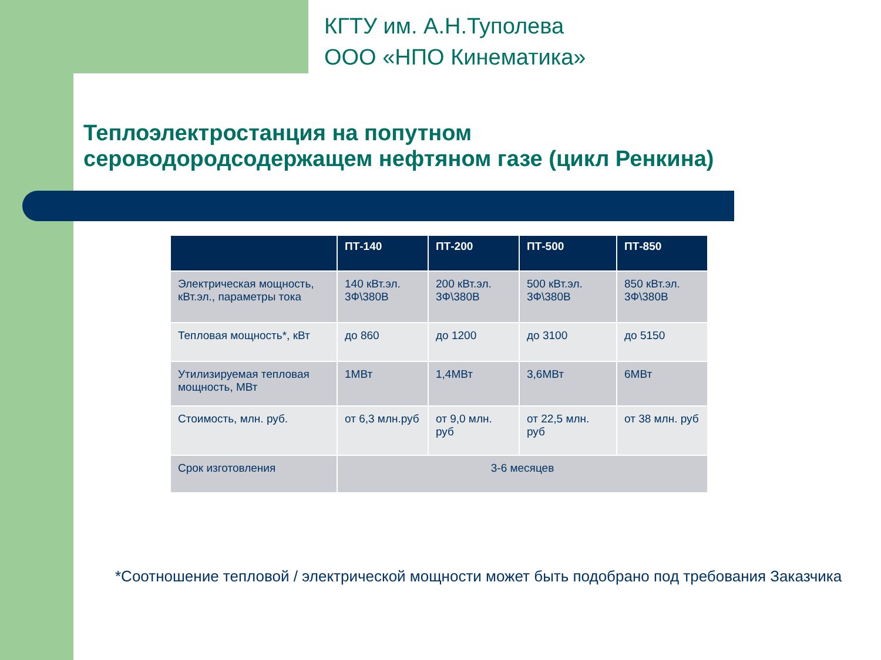КГТУ им. А.Н.Туполева
ООО «НПО Кинематика»
Теплоэлектростанция на попутном
сероводородсодержащем нефтяном газе (цикл Ренкина)
| | ПТ-140 | ПТ-200 | ПТ-500 | ПТ-850 |
| --- | --- | --- | --- | --- |
| Электрическая мощность, кВт.эл., параметры тока | 140 кВт.эл. 3Ф\380В | 200 кВт.эл. 3Ф\380В | 500 кВт.эл. 3Ф\380В | 850 кВт.эл. 3Ф\380В |
| Тепловая мощность*, кВт | до 860 | до 1200 | до 3100 | до 5150 |
| Утилизируемая тепловая мощность, МВт | 1МВт | 1,4МВт | 3,6МВт | 6МВт |
| Стоимость, млн. руб. | от 6,3 млн.руб | от 9,0 млн. руб | от 22,5 млн. руб | от 38 млн. руб |
| Срок изготовления | 3-6 месяцев | | | |
*Соотношение тепловой / электрической мощности может быть подобрано под требования Заказчика